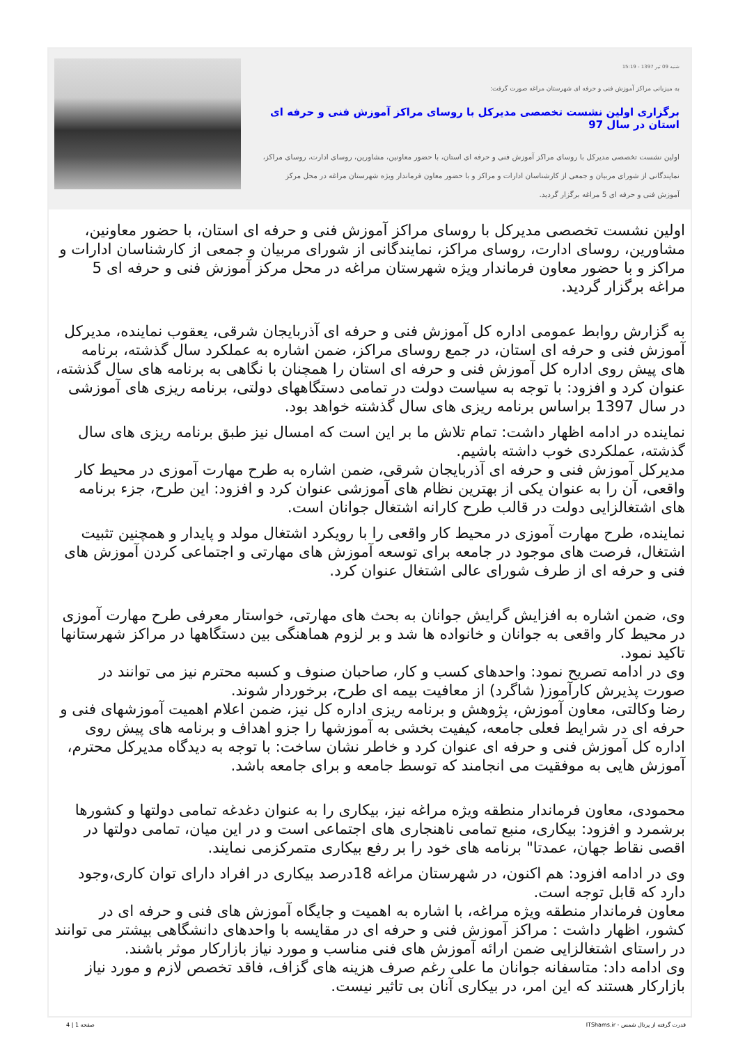شنبه 09 تیر 1397 - 15:19
به میزبانی مراکز آموزش فنی و حرفه ای شهرستان مراغه صورت گرفت:
برگزاری اولین نشست تخصصی مدیرکل با روسای مراکز آموزش فنی و حرفه ای استان در سال 97
اولین نشست تخصصی مدیرکل با روسای مراکز آموزش فنی و حرفه ای استان، با حضور معاونین، مشاورین، روسای ادارت، روسای مراکز، نمایندگانی از شورای مربیان و جمعی از کارشناسان ادارات و مراکز و با حضور معاون فرماندار ویژه شهرستان مراغه در محل مرکز آموزش فنی و حرفه ای 5 مراغه برگزار گردید.
اولین نشست تخصصی مدیرکل با روسای مراکز آموزش فنی و حرفه ای استان، با حضور معاونین، مشاورین، روسای ادارت، روسای مراکز، نمایندگانی از شورای مربیان و جمعی از کارشناسان ادارات و مراکز و با حضور معاون فرماندار ویژه شهرستان مراغه در محل مرکز آموزش فنی و حرفه ای 5 مراغه برگزار گردید.
به گزارش روابط عمومی اداره کل آموزش فنی و حرفه ای آذربایجان شرقی، یعقوب نماینده، مدیرکل آموزش فنی و حرفه ای استان، در جمع روسای مراکز، ضمن اشاره به عملکرد سال گذشته، برنامه های پیش روی اداره کل آموزش فنی و حرفه ای استان را همچنان با نگاهی به برنامه های سال گذشته، عنوان کرد و افزود: با توجه به سیاست دولت در تمامی دستگاههای دولتی، برنامه ریزی های آموزشی در سال 1397 براساس برنامه ریزی های سال گذشته خواهد بود.
نماینده در ادامه اظهار داشت: تمام تلاش ما بر این است که امسال نیز طبق برنامه ریزی های سال گذشته، عملکردی خوب داشته باشیم.
مدیرکل آموزش فنی و حرفه ای آذربایجان شرقی، ضمن اشاره به طرح مهارت آموزی در محیط کار واقعی، آن را به عنوان یکی از بهترین نظام های آموزشی عنوان کرد و افزود: این طرح، جزء برنامه های اشتغالزایی دولت در قالب طرح کارانه اشتغال جوانان است.
نماینده، طرح مهارت آموزی در محیط کار واقعی را با رویکرد اشتغال مولد و پایدار و همچنین تثبیت اشتغال، فرصت های موجود در جامعه برای توسعه آموزش های مهارتی و اجتماعی کردن آموزش های فنی و حرفه ای از طرف شورای عالی اشتغال عنوان کرد.
وی، ضمن اشاره به افزایش گرایش جوانان به بحث های مهارتی، خواستار معرفی طرح مهارت آموزی در محیط کار واقعی به جوانان و خانواده ها شد و بر لزوم هماهنگی بین دستگاهها در مراکز شهرستانها تاکید نمود.
وی در ادامه تصریح نمود: واحدهای کسب و کار، صاحبان صنوف و کسبه محترم نیز می توانند در صورت پذیرش کارآموز( شاگرد) از معافیت بیمه ای طرح، برخوردار شوند.
رضا وکالتی، معاون آموزش، پژوهش و برنامه ریزی اداره کل نیز، ضمن اعلام اهمیت آموزشهای فنی و حرفه ای در شرایط فعلی جامعه، کیفیت بخشی به آموزشها را جزو اهداف و برنامه های پیش روی اداره کل آموزش فنی و حرفه ای عنوان کرد و خاطر نشان ساخت: با توجه به دیدگاه مدیرکل محترم، آموزش هایی به موفقیت می انجامند که توسط جامعه و برای جامعه باشد.
محمودی، معاون فرماندار منطقه ویژه مراغه نیز، بیکاری را به عنوان دغدغه تمامی دولتها و کشورها برشمرد و افزود: بیکاری، منبع تمامی ناهنجاری های اجتماعی است و در این میان، تمامی دولتها در اقصی نقاط جهان، عمدتا" برنامه های خود را بر رفع بیکاری متمرکزمی نمایند.
وی در ادامه افزود: هم اکنون، در شهرستان مراغه 18درصد بیکاری در افراد دارای توان کاری،وجود دارد که قابل توجه است.
معاون فرماندار منطقه ویژه مراغه، با اشاره به اهمیت و جایگاه آموزش های فنی و حرفه ای در کشور، اظهار داشت : مراکز آموزش فنی و حرفه ای در مقایسه با واحدهای دانشگاهی بیشتر می توانند در راستای اشتغالزایی ضمن ارائه آموزش های فنی مناسب و مورد نیاز بازارکار موثر باشند.
وی ادامه داد: متاسفانه جوانان ما علی رغم صرف هزینه های گزاف، فاقد تخصص لازم و مورد نیاز بازارکار هستند که این امر، در بیکاری آنان بی تاثیر نیست.
قدرت گرفته از پرتال شمس - ITShams.ir صفحه 1 | 4